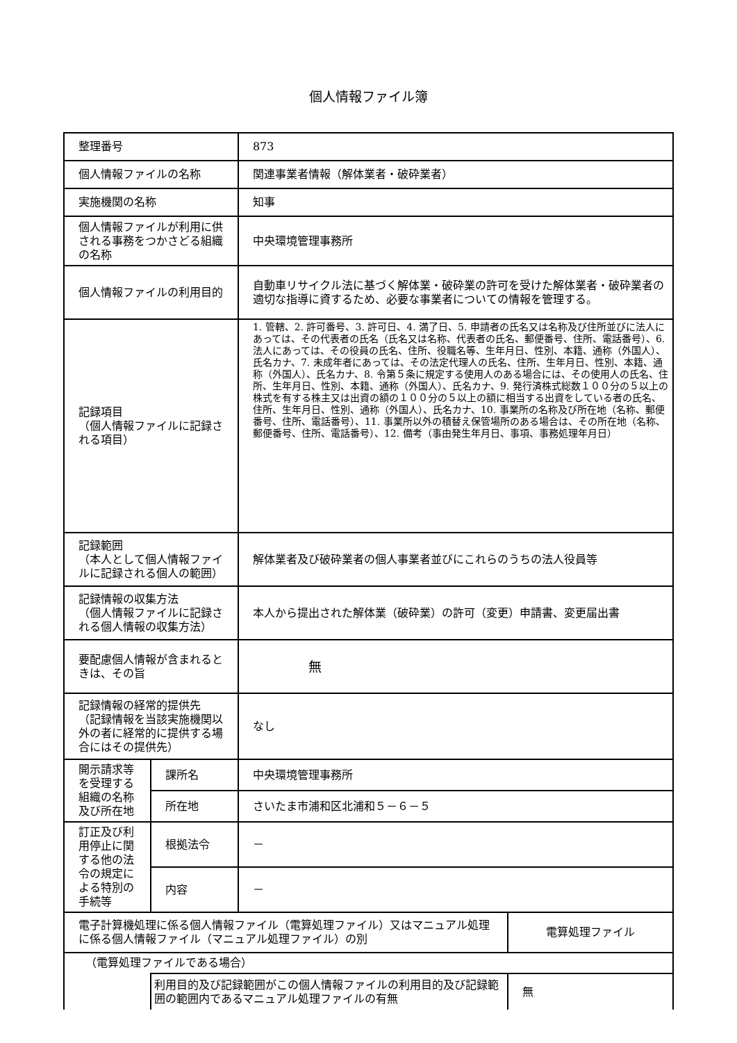個人情報ファイル簿
| 整理番号 | | 873 | |
| 個人情報ファイルの名称 | | 関連事業者情報（解体業者・破砕業者） | |
| 実施機関の名称 | | 知事 | |
| 個人情報ファイルが利用に供される事務をつかさどる組織の名称 | | 中央環境管理事務所 | |
| 個人情報ファイルの利用目的 | | 自動車リサイクル法に基づく解体業・破砕業の許可を受けた解体業者・破砕業者の適切な指導に資するため、必要な事業者についての情報を管理する。 | |
| 記録項目 （個人情報ファイルに記録される項目） | | 1. 管轄、2. 許可番号、3. 許可日、4. 満了日、5. 申請者の氏名又は名称及び住所並びに法人にあっては、その代表者の氏名（氏名又は名称、代表者の氏名、郵便番号、住所、電話番号）、6. 法人にあっては、その役員の氏名、住所、役職名等、生年月日、性別、本籍、通称（外国人）、氏名カナ、7. 未成年者にあっては、その法定代理人の氏名、住所、生年月日、性別、本籍、通称（外国人）、氏名カナ、8. 令第５条に規定する使用人のある場合には、その使用人の氏名、住所、生年月日、性別、本籍、通称（外国人）、氏名カナ、9. 発行済株式総数１００分の５以上の株式を有する株主又は出資の額の１００分の５以上の額に相当する出資をしている者の氏名、住所、生年月日、性別、通称（外国人）、氏名カナ、10. 事業所の名称及び所在地（名称、郵便番号、住所、電話番号）、11. 事業所以外の積替え保管場所のある場合は、その所在地（名称、郵便番号、住所、電話番号）、12. 備考（事由発生年月日、事項、事務処理年月日） | |
| 記録範囲 （本人として個人情報ファイルに記録される個人の範囲） | | 解体業者及び破砕業者の個人事業者並びにこれらのうちの法人役員等 | |
| 記録情報の収集方法 （個人情報ファイルに記録される個人情報の収集方法） | | 本人から提出された解体業（破砕業）の許可（変更）申請書、変更届出書 | |
| 要配慮個人情報が含まれるときは、その旨 | | 無 | |
| 記録情報の経常的提供先 （記録情報を当該実施機関以外の者に経常的に提供する場合にはその提供先） | | なし | |
| 開示請求等を受理する組織の名称及び所在地 | 課所名 | 中央環境管理事務所 | |
| | 所在地 | さいたま市浦和区北浦和５－６－５ | |
| 訂正及び利用停止に関する他の法令の規定による特別の手続等 | 根拠法令 | － | |
| | 内容 | － | |
| 電子計算機処理に係る個人情報ファイル（電算処理ファイル）又はマニュアル処理に係る個人情報ファイル（マニュアル処理ファイル）の別 | | | 電算処理ファイル |
| （電算処理ファイルである場合） | | | |
| | 利用目的及び記録範囲がこの個人情報ファイルの利用目的及び記録範囲の範囲内であるマニュアル処理ファイルの有無 | | 無 |